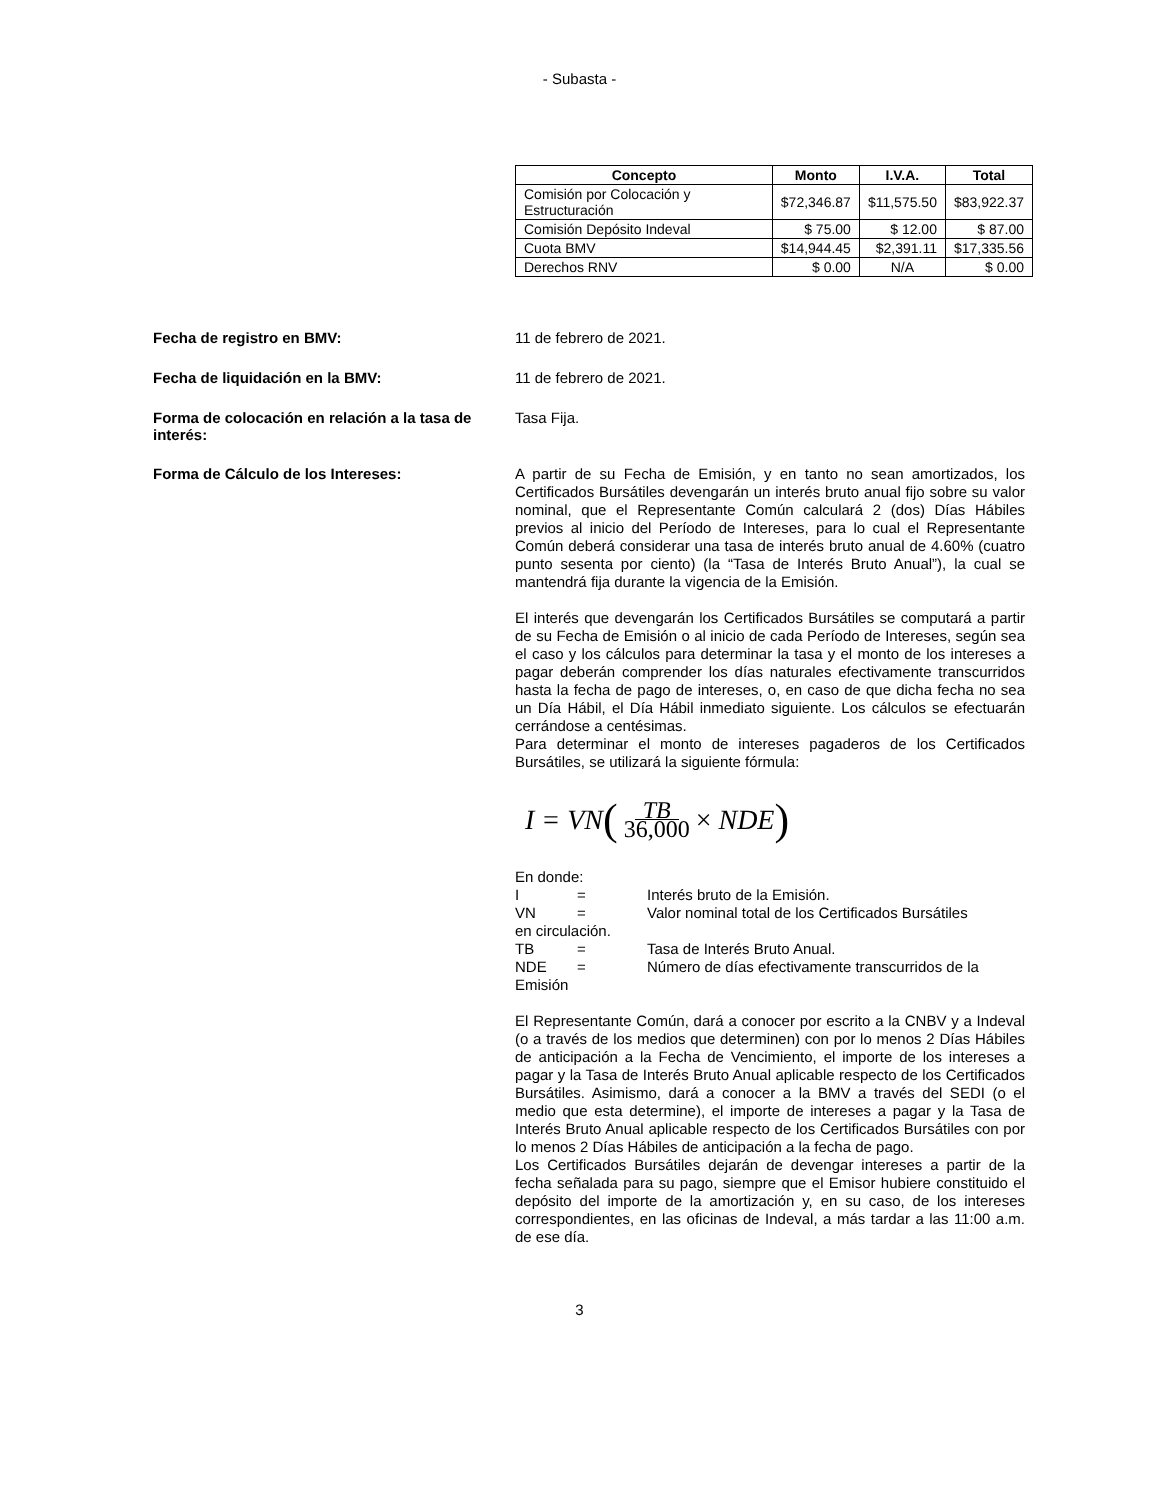- Subasta -
| Concepto | Monto | I.V.A. | Total |
| --- | --- | --- | --- |
| Comisión por Colocación y Estructuración | $72,346.87 | $11,575.50 | $83,922.37 |
| Comisión Depósito Indeval | $ 75.00 | $ 12.00 | $ 87.00 |
| Cuota BMV | $14,944.45 | $2,391.11 | $17,335.56 |
| Derechos RNV | $ 0.00 | N/A | $ 0.00 |
Fecha de registro en BMV:
11 de febrero de 2021.
Fecha de liquidación en la BMV:
11 de febrero de 2021.
Forma de colocación en relación a la tasa de interés:
Tasa Fija.
Forma de Cálculo de los Intereses:
A partir de su Fecha de Emisión, y en tanto no sean amortizados, los Certificados Bursátiles devengarán un interés bruto anual fijo sobre su valor nominal, que el Representante Común calculará 2 (dos) Días Hábiles previos al inicio del Período de Intereses, para lo cual el Representante Común deberá considerar una tasa de interés bruto anual de 4.60% (cuatro punto sesenta por ciento) (la “Tasa de Interés Bruto Anual”), la cual se mantendrá fija durante la vigencia de la Emisión.
El interés que devengarán los Certificados Bursátiles se computará a partir de su Fecha de Emisión o al inicio de cada Período de Intereses, según sea el caso y los cálculos para determinar la tasa y el monto de los intereses a pagar deberán comprender los días naturales efectivamente transcurridos hasta la fecha de pago de intereses, o, en caso de que dicha fecha no sea un Día Hábil, el Día Hábil inmediato siguiente. Los cálculos se efectuarán cerrándose a centésimas.
Para determinar el monto de intereses pagaderos de los Certificados Bursátiles, se utilizará la siguiente fórmula:
I = VN (TB 36,000 × NDE)
En donde:
I = Interés bruto de la Emisión.
VN = Valor nominal total de los Certificados Bursátiles
en circulación.
TB = Tasa de Interés Bruto Anual.
NDE = Número de días efectivamente transcurridos de la
Emisión
El Representante Común, dará a conocer por escrito a la CNBV y a Indeval (o a través de los medios que determinen) con por lo menos 2 Días Hábiles de anticipación a la Fecha de Vencimiento, el importe de los intereses a pagar y la Tasa de Interés Bruto Anual aplicable respecto de los Certificados Bursátiles. Asimismo, dará a conocer a la BMV a través del SEDI (o el medio que esta determine), el importe de intereses a pagar y la Tasa de Interés Bruto Anual aplicable respecto de los Certificados Bursátiles con por lo menos 2 Días Hábiles de anticipación a la fecha de pago.
Los Certificados Bursátiles dejarán de devengar intereses a partir de la fecha señalada para su pago, siempre que el Emisor hubiere constituido el depósito del importe de la amortización y, en su caso, de los intereses correspondientes, en las oficinas de Indeval, a más tardar a las 11:00 a.m. de ese día.
3